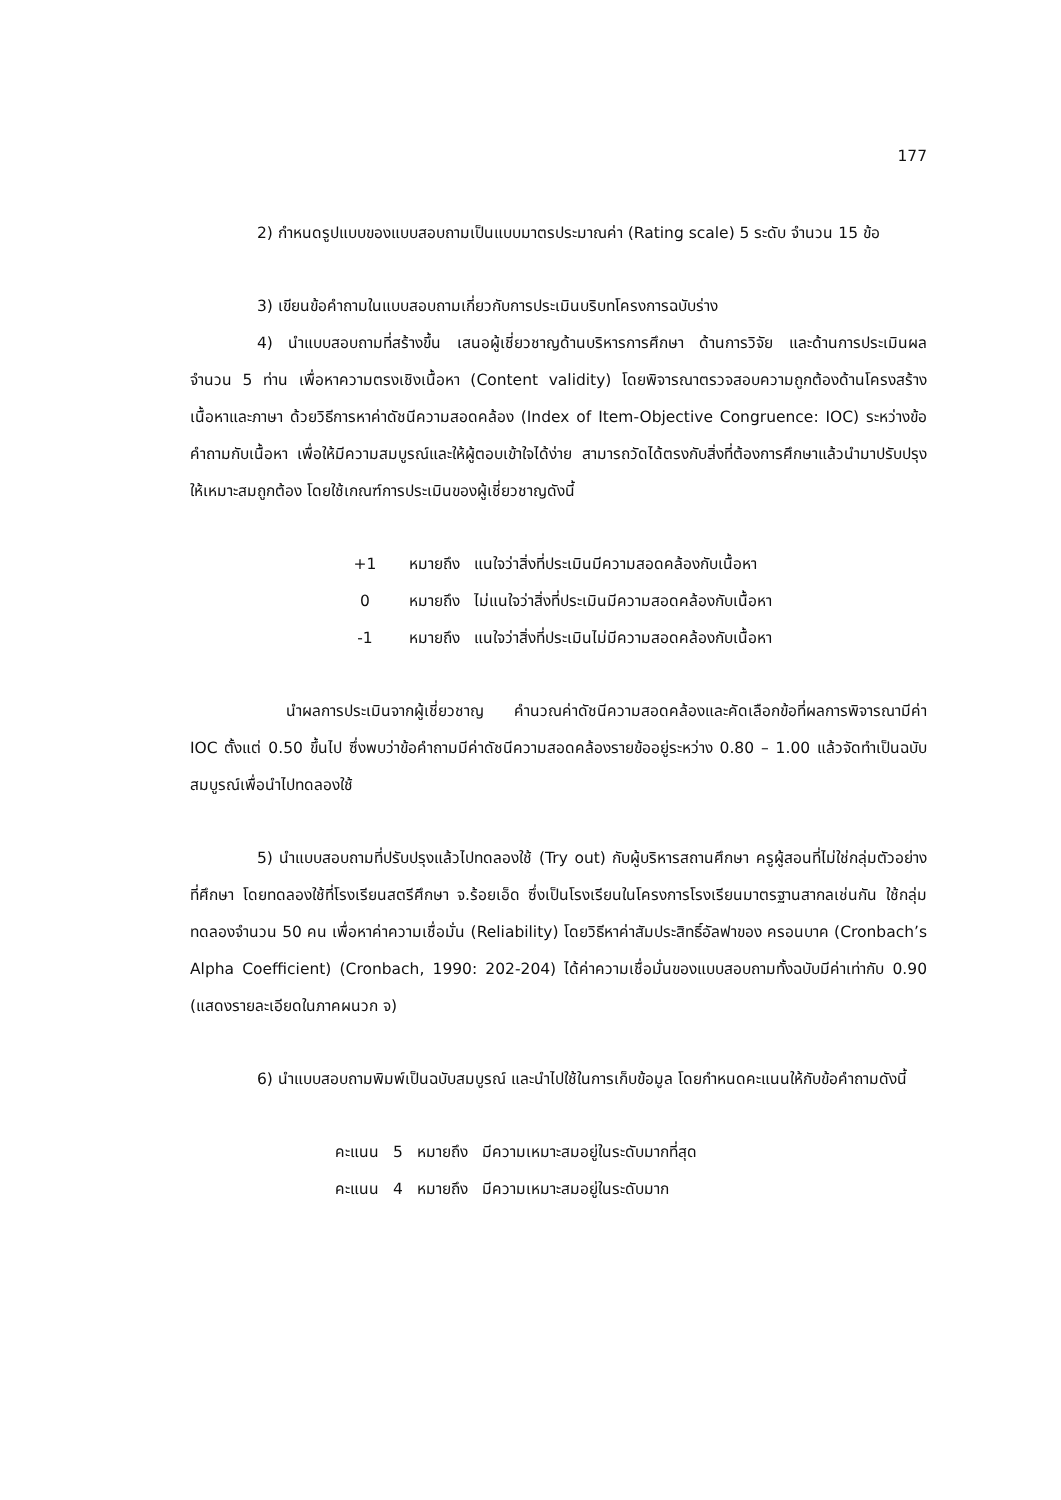177
2) กำหนดรูปแบบของแบบสอบถามเป็นแบบมาตรประมาณค่า (Rating scale) 5 ระดับ จำนวน 15 ข้อ
3) เขียนข้อคำถามในแบบสอบถามเกี่ยวกับการประเมินบริบทโครงการฉบับร่าง
4) นำแบบสอบถามที่สร้างขึ้น เสนอผู้เชี่ยวชาญด้านบริหารการศึกษา ด้านการวิจัย และด้านการประเมินผล จำนวน 5 ท่าน เพื่อหาความตรงเชิงเนื้อหา (Content validity) โดยพิจารณาตรวจสอบความถูกต้องด้านโครงสร้างเนื้อหาและภาษา ด้วยวิธีการหาค่าดัชนีความสอดคล้อง (Index of Item-Objective Congruence: IOC) ระหว่างข้อคำถามกับเนื้อหา เพื่อให้มีความสมบูรณ์และให้ผู้ตอบเข้าใจได้ง่าย สามารถวัดได้ตรงกับสิ่งที่ต้องการศึกษาแล้วนำมาปรับปรุงให้เหมาะสมถูกต้อง โดยใช้เกณฑ์การประเมินของผู้เชี่ยวชาญดังนี้
| +1 | หมายถึง | แนใจว่าสิ่งที่ประเมินมีความสอดคล้องกับเนื้อหา |
| 0 | หมายถึง | ไม่แนใจว่าสิ่งที่ประเมินมีความสอดคล้องกับเนื้อหา |
| -1 | หมายถึง | แนใจว่าสิ่งที่ประเมินไม่มีความสอดคล้องกับเนื้อหา |
นำผลการประเมินจากผู้เชี่ยวชาญ คำนวณค่าดัชนีความสอดคล้องและคัดเลือกข้อที่ผลการพิจารณามีค่า IOC ตั้งแต่ 0.50 ขึ้นไป ซึ่งพบว่าข้อคำถามมีค่าดัชนีความสอดคล้องรายข้ออยู่ระหว่าง 0.80 – 1.00 แล้วจัดทำเป็นฉบับสมบูรณ์เพื่อนำไปทดลองใช้
5) นำแบบสอบถามที่ปรับปรุงแล้วไปทดลองใช้ (Try out) กับผู้บริหารสถานศึกษา ครูผู้สอนที่ไม่ใช่กลุ่มตัวอย่างที่ศึกษา โดยทดลองใช้ที่โรงเรียนสตรีศึกษา จ.ร้อยเอ็ด ซึ่งเป็นโรงเรียนในโครงการโรงเรียนมาตรฐานสากลเช่นกัน ใช้กลุ่มทดลองจำนวน 50 คน เพื่อหาค่าความเชื่อมั่น (Reliability) โดยวิธีหาค่าสัมประสิทธิ์อัลฟาของ ครอนบาค (Cronbach’s Alpha Coefficient) (Cronbach, 1990: 202-204) ได้ค่าความเชื่อมั่นของแบบสอบถามทั้งฉบับมีค่าเท่ากับ 0.90 (แสดงรายละเอียดในภาคผนวก จ)
6) นำแบบสอบถามพิมพ์เป็นฉบับสมบูรณ์ และนำไปใช้ในการเก็บข้อมูล โดยกำหนดคะแนนให้กับข้อคำถามดังนี้
| คะแนน | 5 | หมายถึง | มีความเหมาะสมอยู่ในระดับมากที่สุด |
| คะแนน | 4 | หมายถึง | มีความเหมาะสมอยู่ในระดับมาก |